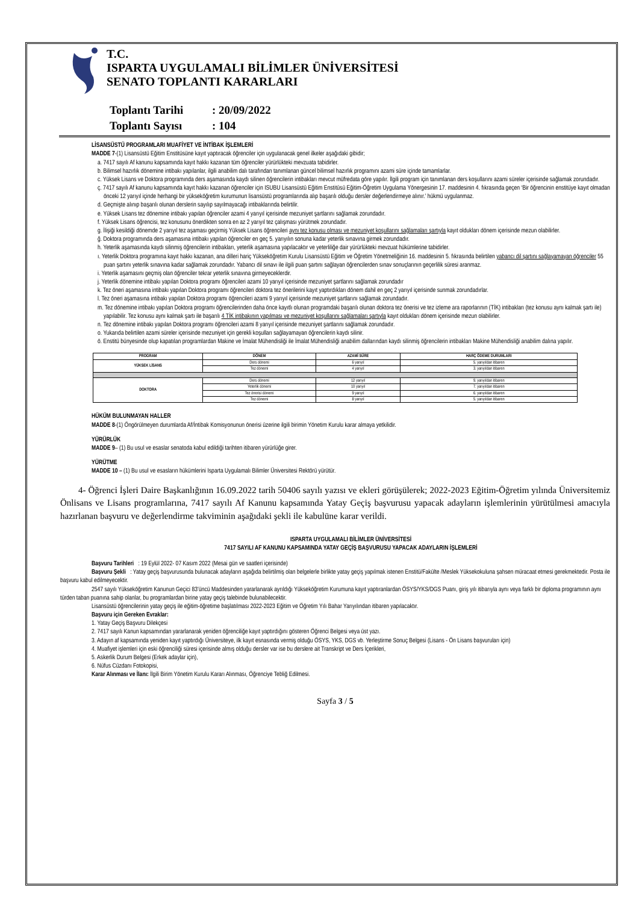T.C.
ISPARTA UYGULAMALI BİLİMLER ÜNİVERSİTESİ
SENATO TOPLANTI KARARLARI
Toplantı Tarihi: 20/09/2022
Toplantı Sayısı: 104
LİSANSÜSTÜ PROGRAMLARI MUAFİYET VE İNTİBAK İŞLEMLERİ
MADDE 7-(1) Lisansüstü Eğitim Enstitüsüne kayıt yaptıracak öğrenciler için uygulanacak genel ilkeler aşağıdaki gibidir;
a. 7417 sayılı Af kanunu kapsamında kayıt hakkı kazanan tüm öğrenciler yürürlükteki mevzuata tabidirler.
b. Bilimsel hazırlık dönemine intibakı yapılanlar, ilgili anabilim dalı tarafından tanımlanan güncel bilimsel hazırlık programını azami süre içinde tamamlarlar.
c. Yüksek Lisans ve Doktora programında ders aşamasında kaydı silinen öğrencilerin intibakları mevcut müfredata göre yapılır. İlgili program için tanımlanan ders koşullarını azami süreler içerisinde sağlamak zorundadır.
ç. 7417 sayılı Af kanunu kapsamında kayıt hakkı kazanan öğrenciler için ISUBU Lisansüstü Eğitim Enstitüsü Eğitim-Öğretim Uygulama Yönergesinin 17. maddesinin 4. fıkrasında geçen ‘Bir öğrencinin enstitüye kayıt olmadan önceki 12 yarıyıl içinde herhangi bir yükseköğretim kurumunun lisansüstü programlarında alıp başarılı olduğu dersler değerlendirmeye alınır.’ hükmü uygulanmaz.
d. Geçmişte alınıp başarılı olunan derslerin sayılıp sayılmayacağı intibaklarında belirtilir.
e. Yüksek Lisans tez dönemine intibakı yapılan öğrenciler azami 4 yarıyıl içerisinde mezuniyet şartlarını sağlamak zorundadır.
f. Yüksek Lisans öğrencisi, tez konusunu önerdikten sonra en az 2 yarıyıl tez çalışması yürütmek zorundadır.
g. İlişiği kesildiği dönemde 2 yarıyıl tez aşaması geçirmiş Yüksek Lisans öğrencileri aynı tez konusu olması ve mezuniyet koşullarını sağlamaları şartıyla kayıt oldukları dönem içerisinde mezun olabilirler.
ğ. Doktora programında ders aşamasına intibakı yapılan öğrenciler en geç 5. yarıyılın sonuna kadar yeterlik sınavına girmek zorundadır.
h. Yeterlik aşamasında kaydı silinmiş öğrencilerin intibakları, yeterlik aşamasına yapılacaktır ve yeterliliğe dair yürürlükteki mevzuat hükümlerine tabidirler.
ı. Yeterlik Doktora programına kayıt hakkı kazanan, ana dilleri hariç Yükseköğretim Kurulu Lisansüstü Eğitim ve Öğretim Yönetmeliğinin 16. maddesinin 5. fıkrasında belirtilen yabancı dil şartını sağlayamayan öğrenciler 55 puan şartını yeterlik sınavına kadar sağlamak zorundadır. Yabancı dil sınavı ile ilgili puan şartını sağlayan öğrencilerden sınav sonuçlarının geçerlilik süresi aranmaz.
i. Yeterlik aşamasını geçmiş olan öğrenciler tekrar yeterlik sınavına girmeyeceklerdir.
j. Yeterlik dönemine intibakı yapılan Doktora programı öğrencileri azami 10 yarıyıl içerisinde mezuniyet şartlarını sağlamak zorundadır
k. Tez öneri aşamasına intibakı yapılan Doktora programı öğrencileri doktora tez önerilerini kayıt yaptırdıkları dönem dahil en geç 2 yarıyıl içerisinde sunmak zorundadırlar.
l. Tez öneri aşamasına intibakı yapılan Doktora programı öğrencileri azami 9 yarıyıl içerisinde mezuniyet şartlarını sağlamak zorundadır.
m. Tez dönemine intibakı yapılan Doktora programı öğrencilerinden daha önce kayıtlı olunan programdaki başarılı olunan doktora tez önerisi ve tez izleme ara raporlarının (TİK) intibakları (tez konusu aynı kalmak şartı ile) yapılabilir. Tez konusu aynı kalmak şartı ile başarılı 4 TİK intibakının yapılması ve mezuniyet koşullarını sağlamaları şartıyla kayıt oldukları dönem içerisinde mezun olabilirler.
n. Tez dönemine intibakı yapılan Doktora programı öğrencileri azami 8 yarıyıl içerisinde mezuniyet şartlarını sağlamak zorundadır.
o. Yukarıda belirtilen azami süreler içerisinde mezuniyet için gerekli koşulları sağlayamayan öğrencilerin kaydı silinir.
ö. Enstitü bünyesinde olup kapatılan programlardan Makine ve İmalat Mühendisliği ile İmalat Mühendisliği anabilim dallarından kaydı silinmiş öğrencilerin intibakları Makine Mühendisliği anabilim dalına yapılır.
| PROGRAM | DÖNEM | AZAMİ SÜRE | HARÇ ÖDEME DURUMLARI |
| --- | --- | --- | --- |
| YÜKSEK LİSANS | Ders dönemi | 6 yarıyıl | 5. yarıyıldan itibaren |
| | Tez dönemi | 4 yarıyıl | 3. yarıyıldan itibaren |
| DOKTORA | Ders dönemi | 12 yarıyıl | 9. yarıyıldan itibaren |
| | Yeterlik dönemi | 10 yarıyıl | 7. yarıyıldan itibaren |
| | Tez önerisi dönemi | 9 yarıyıl | 6. yarıyıldan itibaren |
| | Tez dönemi | 8 yarıyıl | 5. yarıyıldan itibaren |
HÜKÜM BULUNMAYAN HALLER
MADDE 8-(1) Öngörülmeyen durumlarda Af/İntibak Komisyonunun önerisi üzerine ilgili birimin Yönetim Kurulu karar almaya yetkilidir.
YÜRÜRLÜK
MADDE 9– (1) Bu usul ve esaslar senatoda kabul edildiği tarihten itibaren yürürlüğe girer.
YÜRÜTME
MADDE 10 – (1) Bu usul ve esasların hükümlerini Isparta Uygulamalı Bilimler Üniversitesi Rektörü yürütür.
4- Öğrenci İşleri Daire Başkanlığının 16.09.2022 tarih 50406 sayılı yazısı ve ekleri görüşülerek; 2022-2023 Eğitim-Öğretim yılında Üniversitemiz Önlisans ve Lisans programlarına, 7417 sayılı Af Kanunu kapsamında Yatay Geçiş başvurusu yapacak adayların işlemlerinin yürütülmesi amacıyla hazırlanan başvuru ve değerlendirme takviminin aşağıdaki şekli ile kabulüne karar verildi.
ISPARTA UYGULAMALI BİLİMLER ÜNİVERSİTESİ
7417 SAYILI AF KANUNU KAPSAMINDA YATAY GEÇİŞ BAŞVURUSU YAPACAK ADAYLARIN İŞLEMLERİ
Başvuru Tarihleri : 19 Eylül 2022- 07 Kasım 2022 (Mesai gün ve saatleri içerisinde)
Başvuru Şekli : Yatay geçiş başvurusunda bulunacak adayların aşağıda belirtilmiş olan belgelerle birlikte yatay geçiş yapılmak istenen Enstitü/Fakülte /Meslek Yüksekokuluna şahsen müracaat etmesi gerekmektedir. Posta ile başvuru kabul edilmeyecektir.
2547 sayılı Yükseköğretim Kanunun Geçici 83’üncü Maddesinden yararlanarak ayrıldığı Yükseköğretim Kurumuna kayıt yaptıranlardan ÖSYS/YKS/DGS Puanı, giriş yılı itibarıyla aynı veya farklı bir diploma programının aynı türden taban puanına sahip olanlar, bu programlardan birine yatay geçiş talebinde bulunabilecektir.
Lisansüstü öğrencilerinin yatay geçiş ile eğitim-öğretime başlatılması 2022-2023 Eğitim ve Öğretim Yılı Bahar Yarıyılından itibaren yapılacaktır.
Başvuru için Gereken Evraklar:
1. Yatay Geçiş Başvuru Dilekçesi
2. 7417 sayılı Kanun kapsamından yararlanarak yeniden öğrenciliğe kayıt yaptırdığını gösteren Öğrenci Belgesi veya üst yazı.
3. Adayın af kapsamında yeniden kayıt yaptırdığı Üniversiteye, ilk kayıt esnasında vermiş olduğu ÖSYS, YKS, DGS vb. Yerleştirme Sonuç Belgesi (Lisans - Ön Lisans başvuruları için)
4. Muafiyet işlemleri için eski öğrenciliği süresi içerisinde almış olduğu dersler var ise bu derslere ait Transkript ve Ders İçerikleri,
5. Askerlik Durum Belgesi (Erkek adaylar için),
6. Nüfus Cüzdanı Fotokopisi,
Karar Alınması ve İlanı: İlgili Birim Yönetim Kurulu Kararı Alınması, Öğrenciye Tebliğ Edilmesi.
Sayfa 3 / 5